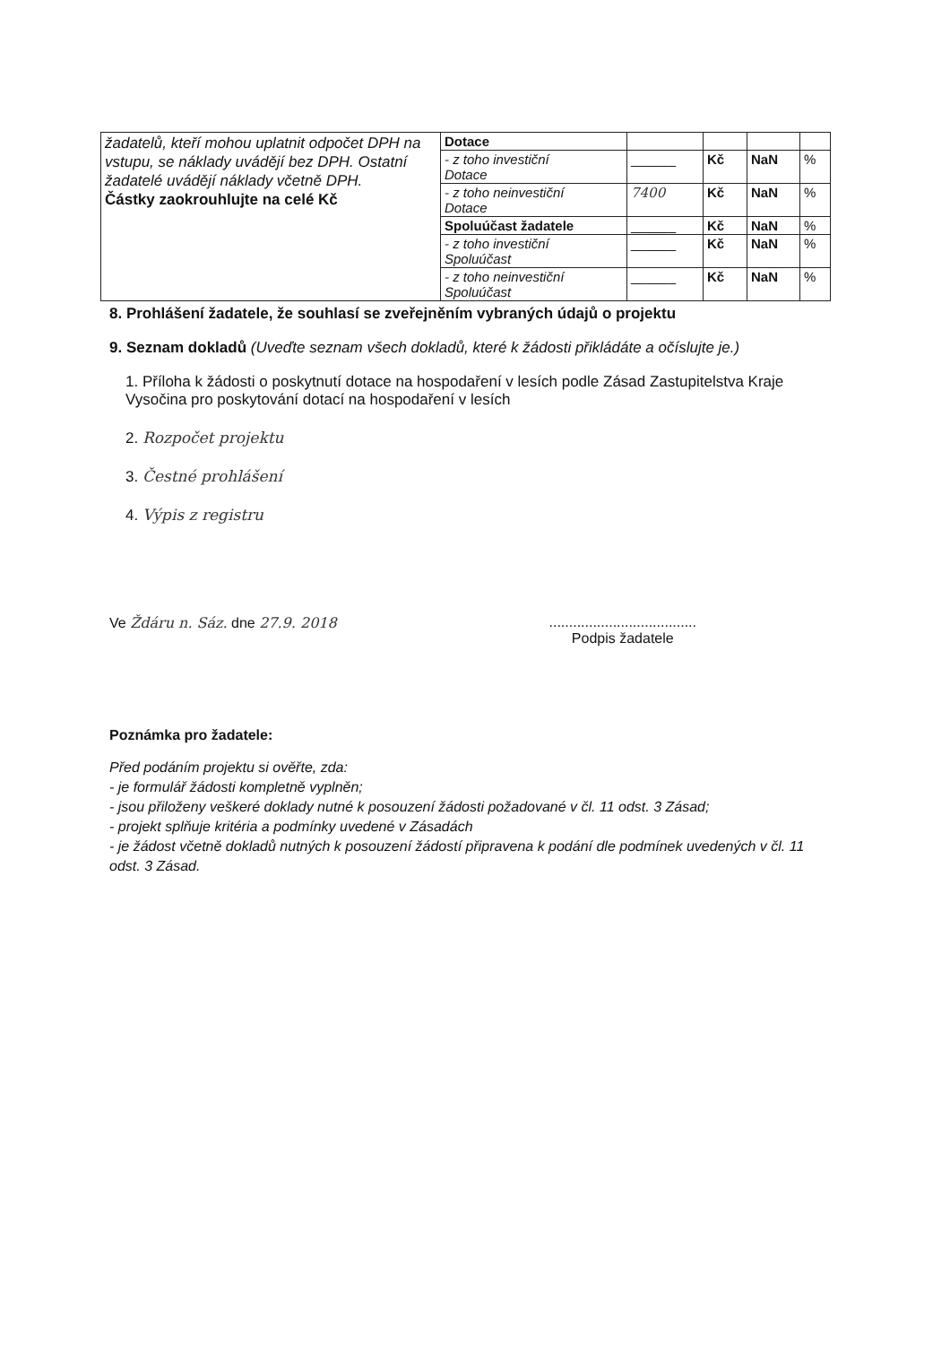| žadatelů, kteří mohou uplatnit odpočet DPH na vstupu, se náklady uvádějí bez DPH. Ostatní žadatelé uvádějí náklady včetně DPH. Částky zaokrouhlujte na celé Kč | Dotace | | | | |
| | - z toho investiční Dotace | ______ | Kč | NaN | % |
| | - z toho neinvestiční Dotace | 7400 | Kč | NaN | % |
| | Spoluúčast žadatele | ______ | Kč | NaN | % |
| | - z toho investiční Spoluúčast | ______ | Kč | NaN | % |
| | - z toho neinvestiční Spoluúčast | ______ | Kč | NaN | % |
8. Prohlášení žadatele, že souhlasí se zveřejněním vybraných údajů o projektu
9. Seznam dokladů (Uveďte seznam všech dokladů, které k žádosti přikládáte a očíslujte je.)
1. Příloha k žádosti o poskytnutí dotace na hospodaření v lesích podle Zásad Zastupitelstva Kraje Vysočina pro poskytování dotací na hospodaření v lesích
2. Rozpočet projektu
3. Čestné prohlášení
4. Výpis z registru
Ve Ždáru n. Sáz. dne 27.9. 2018
.....................................
Podpis žadatele
Poznámka pro žadatele:
Před podáním projektu si ověřte, zda:
- je formulář žádosti kompletně vyplněn;
- jsou přiloženy veškeré doklady nutné k posouzení žádosti požadované v čl. 11 odst. 3 Zásad;
- projekt splňuje kritéria a podmínky uvedené v Zásadách
- je žádost včetně dokladů nutných k posouzení žádostí připravena k podání dle podmínek uvedených v čl. 11 odst. 3 Zásad.